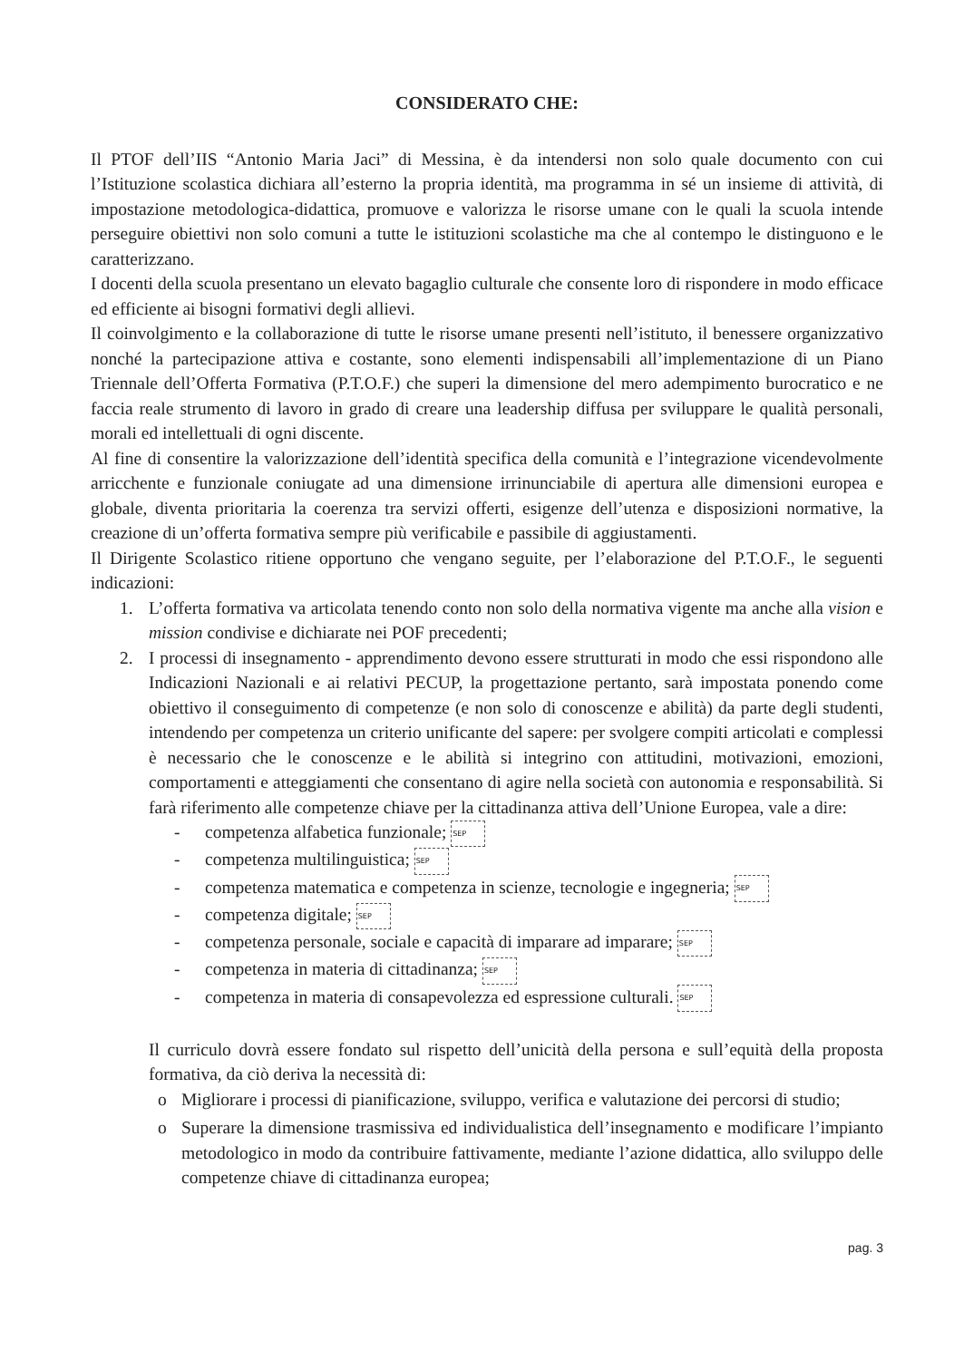CONSIDERATO CHE:
Il PTOF dell’IIS “Antonio Maria Jaci” di Messina, è da intendersi non solo quale documento con cui l’Istituzione scolastica dichiara all’esterno la propria identità, ma programma in sé un insieme di attività, di impostazione metodologica-didattica, promuove e valorizza le risorse umane con le quali la scuola intende perseguire obiettivi non solo comuni a tutte le istituzioni scolastiche ma che al contempo le distinguono e le caratterizzano.
I docenti della scuola presentano un elevato bagaglio culturale che consente loro di rispondere in modo efficace ed efficiente ai bisogni formativi degli allievi.
Il coinvolgimento e la collaborazione di tutte le risorse umane presenti nell’istituto, il benessere organizzativo nonché la partecipazione attiva e costante, sono elementi indispensabili all’implementazione di un Piano Triennale dell’Offerta Formativa (P.T.O.F.) che superi la dimensione del mero adempimento burocratico e ne faccia reale strumento di lavoro in grado di creare una leadership diffusa per sviluppare le qualità personali, morali ed intellettuali di ogni discente.
Al fine di consentire la valorizzazione dell’identità specifica della comunità e l’integrazione vicendevolmente arricchente e funzionale coniugate ad una dimensione irrinunciabile di apertura alle dimensioni europea e globale, diventa prioritaria la coerenza tra servizi offerti, esigenze dell’utenza e disposizioni normative, la creazione di un’offerta formativa sempre più verificabile e passibile di aggiustamenti.
Il Dirigente Scolastico ritiene opportuno che vengano seguite, per l’elaborazione del P.T.O.F., le seguenti indicazioni:
1. L’offerta formativa va articolata tenendo conto non solo della normativa vigente ma anche alla vision e mission condivise e dichiarate nei POF precedenti;
2. I processi di insegnamento - apprendimento devono essere strutturati in modo che essi rispondono alle Indicazioni Nazionali e ai relativi PECUP, la progettazione pertanto, sarà impostata ponendo come obiettivo il conseguimento di competenze (e non solo di conoscenze e abilità) da parte degli studenti, intendendo per competenza un criterio unificante del sapere: per svolgere compiti articolati e complessi è necessario che le conoscenze e le abilità si integrino con attitudini, motivazioni, emozioni, comportamenti e atteggiamenti che consentano di agire nella società con autonomia e responsabilità. Si farà riferimento alle competenze chiave per la cittadinanza attiva dell’Unione Europea, vale a dire:
- competenza alfabetica funzionale; SEP
- competenza multilinguistica; SEP
- competenza matematica e competenza in scienze, tecnologie e ingegneria; SEP
- competenza digitale; SEP
- competenza personale, sociale e capacità di imparare ad imparare; SEP
- competenza in materia di cittadinanza; SEP
- competenza in materia di consapevolezza ed espressione culturali. SEP
Il curriculo dovrà essere fondato sul rispetto dell’unicità della persona e sull’equità della proposta formativa, da ciò deriva la necessità di:
o Migliorare i processi di pianificazione, sviluppo, verifica e valutazione dei percorsi di studio;
o Superare la dimensione trasmissiva ed individualistica dell’insegnamento e modificare l’impianto metodologico in modo da contribuire fattivamente, mediante l’azione didattica, allo sviluppo delle competenze chiave di cittadinanza europea;
pag. 3